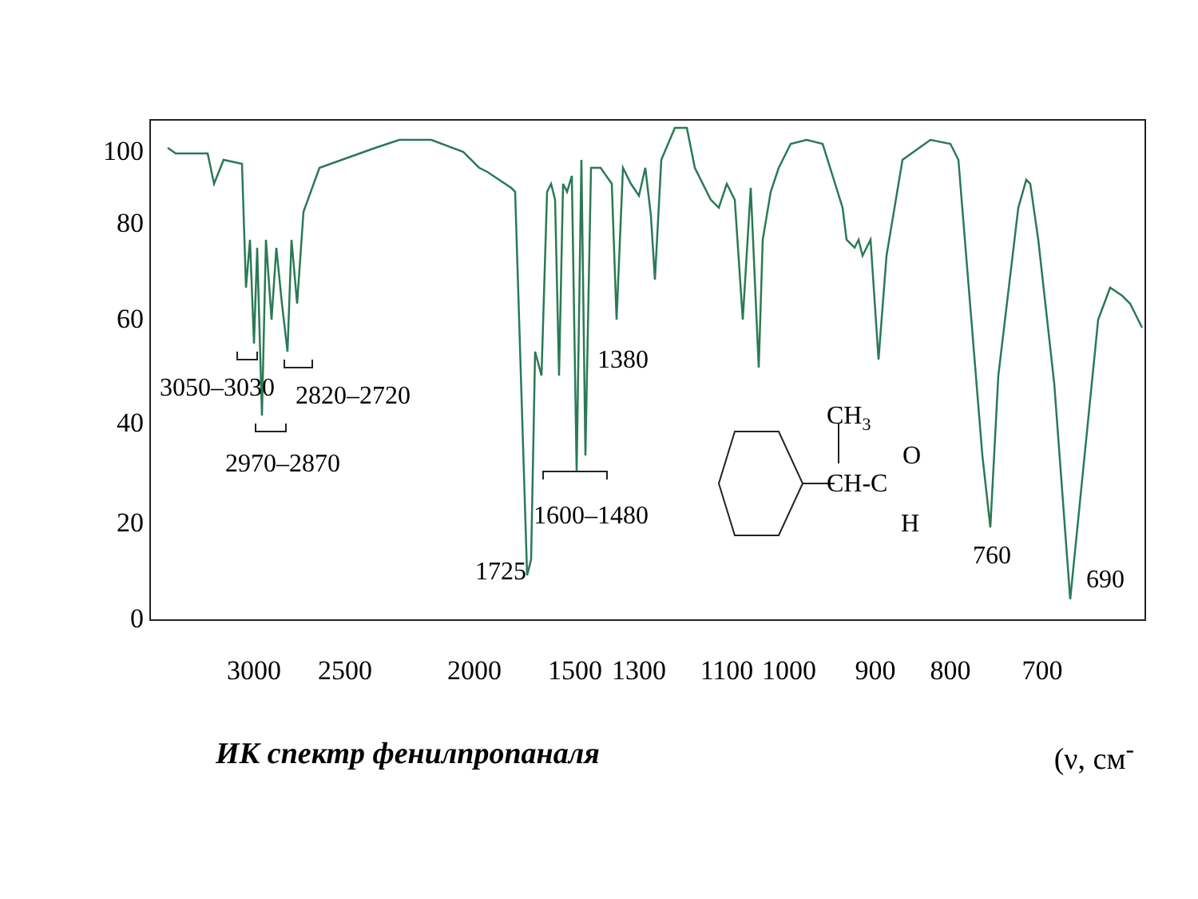100
80
60
40
20
0
3000
2500
2000
1500
1300
1100
1000
900
800
700
3050–3030
2820–2720
2970–2870
1380
1600–1480
1725
760
690
CH3
CH-C
O
H
ИК спектр фенилпропаналя (ν, см<sup>-</sup>